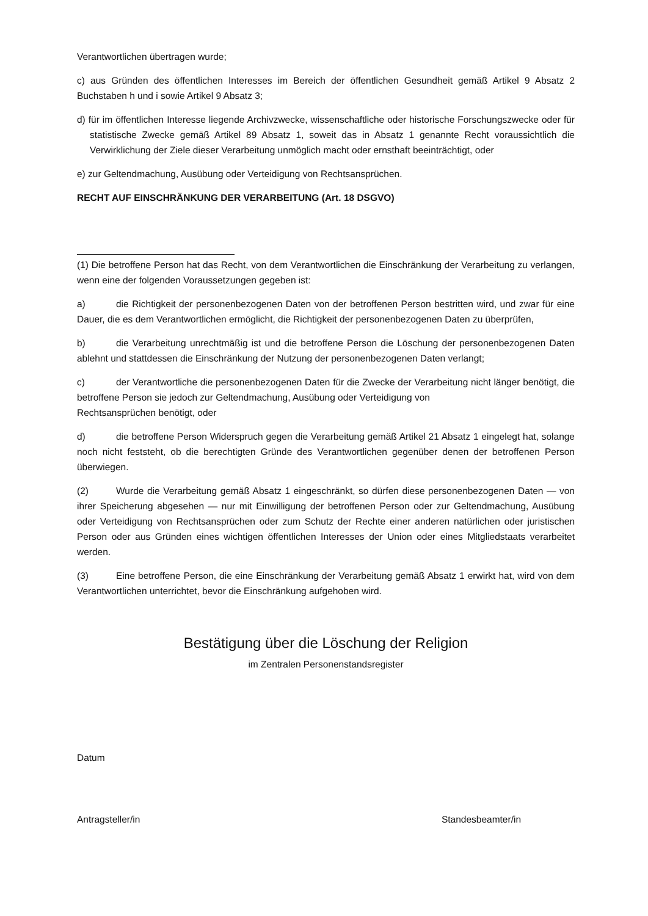Verantwortlichen übertragen wurde;
c) aus Gründen des öffentlichen Interesses im Bereich der öffentlichen Gesundheit gemäß Artikel 9 Absatz 2 Buchstaben h und i sowie Artikel 9 Absatz 3;
d) für im öffentlichen Interesse liegende Archivzwecke, wissenschaftliche oder historische Forschungszwecke oder für statistische Zwecke gemäß Artikel 89 Absatz 1, soweit das in Absatz 1 genannte Recht voraussichtlich die Verwirklichung der Ziele dieser Verarbeitung unmöglich macht oder ernsthaft beeinträchtigt, oder
e) zur Geltendmachung, Ausübung oder Verteidigung von Rechtsansprüchen.
RECHT AUF EINSCHRÄNKUNG DER VERARBEITUNG (Art. 18 DSGVO)
(1) Die betroffene Person hat das Recht, von dem Verantwortlichen die Einschränkung der Verarbeitung zu verlangen, wenn eine der folgenden Voraussetzungen gegeben ist:
a) die Richtigkeit der personenbezogenen Daten von der betroffenen Person bestritten wird, und zwar für eine Dauer, die es dem Verantwortlichen ermöglicht, die Richtigkeit der personenbezogenen Daten zu überprüfen,
b) die Verarbeitung unrechtmäßig ist und die betroffene Person die Löschung der personenbezogenen Daten ablehnt und stattdessen die Einschränkung der Nutzung der personenbezogenen Daten verlangt;
c) der Verantwortliche die personenbezogenen Daten für die Zwecke der Verarbeitung nicht länger benötigt, die betroffene Person sie jedoch zur Geltendmachung, Ausübung oder Verteidigung von
Rechtsansprüchen benötigt, oder
d) die betroffene Person Widerspruch gegen die Verarbeitung gemäß Artikel 21 Absatz 1 eingelegt hat, solange noch nicht feststeht, ob die berechtigten Gründe des Verantwortlichen gegenüber denen der betroffenen Person überwiegen.
(2) Wurde die Verarbeitung gemäß Absatz 1 eingeschränkt, so dürfen diese personenbezogenen Daten — von ihrer Speicherung abgesehen — nur mit Einwilligung der betroffenen Person oder zur Geltendmachung, Ausübung oder Verteidigung von Rechtsansprüchen oder zum Schutz der Rechte einer anderen natürlichen oder juristischen Person oder aus Gründen eines wichtigen öffentlichen Interesses der Union oder eines Mitgliedstaats verarbeitet werden.
(3) Eine betroffene Person, die eine Einschränkung der Verarbeitung gemäß Absatz 1 erwirkt hat, wird von dem Verantwortlichen unterrichtet, bevor die Einschränkung aufgehoben wird.
Bestätigung über die Löschung der Religion
im Zentralen Personenstandsregister
Datum
Antragsteller/in Standesbeamter/in